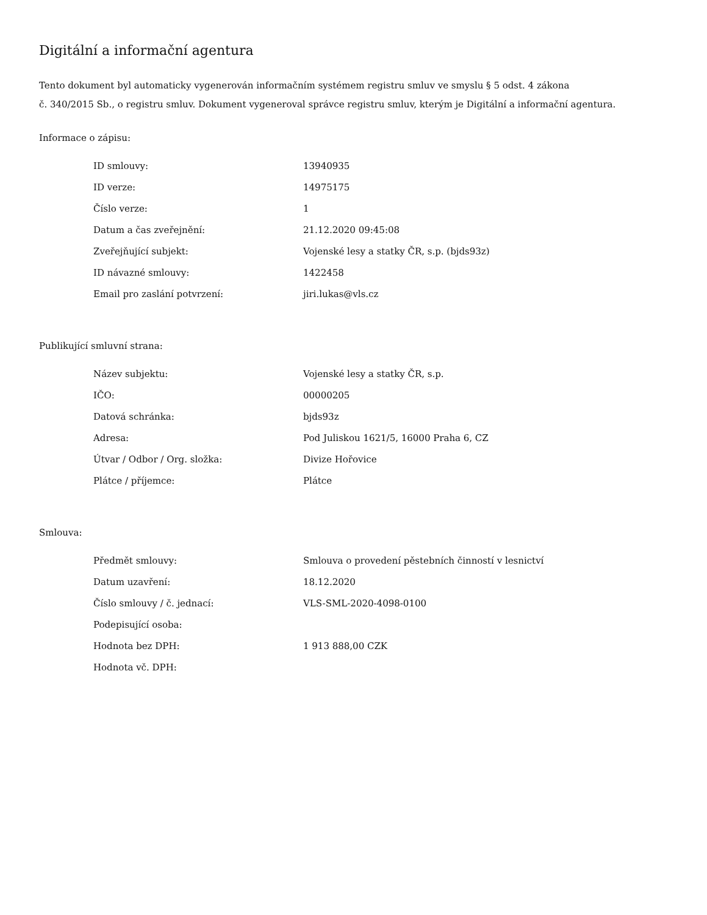Digitální a informační agentura
Tento dokument byl automaticky vygenerován informačním systémem registru smluv ve smyslu § 5 odst. 4 zákona
č. 340/2015 Sb., o registru smluv. Dokument vygeneroval správce registru smluv, kterým je Digitální a informační agentura.
Informace o zápisu:
| ID smlouvy: | 13940935 |
| ID verze: | 14975175 |
| Číslo verze: | 1 |
| Datum a čas zveřejnění: | 21.12.2020 09:45:08 |
| Zveřejňující subjekt: | Vojenské lesy a statky ČR, s.p. (bjds93z) |
| ID návazné smlouvy: | 1422458 |
| Email pro zaslání potvrzení: | jiri.lukas@vls.cz |
Publikující smluvní strana:
| Název subjektu: | Vojenské lesy a statky ČR, s.p. |
| IČO: | 00000205 |
| Datová schránka: | bjds93z |
| Adresa: | Pod Juliskou 1621/5, 16000 Praha 6, CZ |
| Útvar / Odbor / Org. složka: | Divize Hořovice |
| Plátce / příjemce: | Plátce |
Smlouva:
| Předmět smlouvy: | Smlouva o provedení pěstebních činností v lesnictví |
| Datum uzavření: | 18.12.2020 |
| Číslo smlouvy / č. jednací: | VLS-SML-2020-4098-0100 |
| Podepisující osoba: | |
| Hodnota bez DPH: | 1 913 888,00 CZK |
| Hodnota vč. DPH: | |